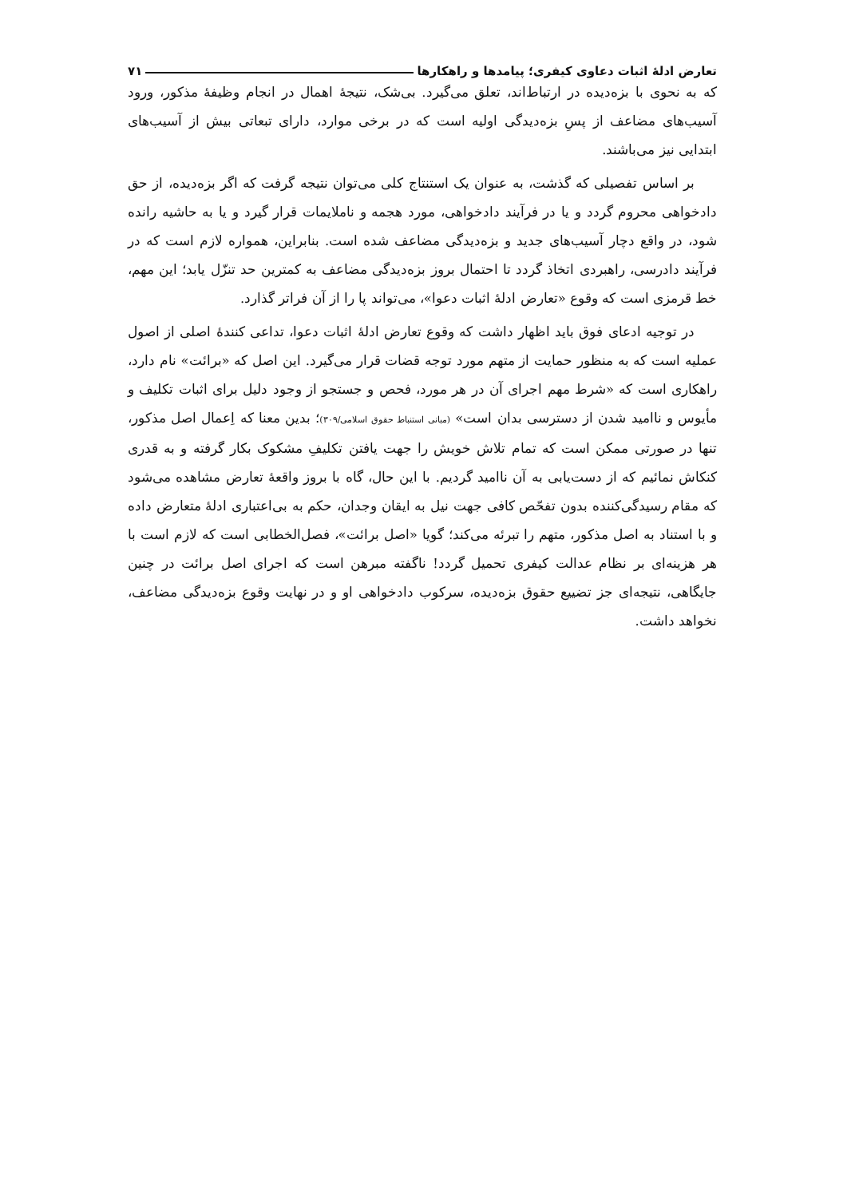تعارض ادلهٔ اثبات دعاوی کیفری؛ پیامدها و راهکارها ۷۱
که به نحوی با بزه‌دیده در ارتباط‌اند، تعلق می‌گیرد. بی‌شک، نتیجهٔ اهمال در انجام وظیفهٔ مذکور، ورود آسیب‌های مضاعف از پسِ بزه‌دیدگی اولیه است که در برخی موارد، دارای تبعاتی بیش از آسیب‌های ابتدایی نیز می‌باشند.
بر اساس تفصیلی که گذشت، به عنوان یک استنتاج کلی می‌توان نتیجه گرفت که اگر بزه‌دیده، از حق دادخواهی محروم گردد و یا در فرآیند دادخواهی، مورد هجمه و ناملایمات قرار گیرد و یا به حاشیه رانده شود، در واقع دچار آسیب‌های جدید و بزه‌دیدگی مضاعف شده است. بنابراین، همواره لازم است که در فرآیند دادرسی، راهبردی اتخاذ گردد تا احتمال بروز بزه‌دیدگی مضاعف به کمترین حد تنزّل یابد؛ این مهم، خط قرمزی است که وقوع «تعارض ادلهٔ اثبات دعوا»، می‌تواند پا را از آن فراتر گذارد.
در توجیه ادعای فوق باید اظهار داشت که وقوع تعارض ادلهٔ اثبات دعوا، تداعی کنندهٔ اصلی از اصول عملیه است که به منظور حمایت از متهم مورد توجه قضات قرار می‌گیرد. این اصل که «برائت» نام دارد، راهکاری است که «شرط مهم اجرای آن در هر مورد، فحص و جستجو از وجود دلیل برای اثبات تکلیف و مأیوس و ناامید شدن از دسترسی بدان است» (مبانی استنباط حقوق اسلامی/۳۰۹)؛ بدین معنا که اِعمال اصل مذکور، تنها در صورتی ممکن است که تمام تلاش خویش را جهت یافتن تکلیفِ مشکوک بکار گرفته و به قدری کنکاش نمائیم که از دست‌یابی به آن ناامید گردیم. با این حال، گاه با بروز واقعهٔ تعارض مشاهده می‌شود که مقام رسیدگی‌کننده بدون تفحّص کافی جهت نیل به ایقان وجدان، حکم به بی‌اعتباری ادلهٔ متعارض داده و با استناد به اصل مذکور، متهم را تبرئه می‌کند؛ گویا «اصل برائت»، فصل‌الخطابی است که لازم است با هر هزینه‌ای بر نظام عدالت کیفری تحمیل گردد! ناگفته مبرهن است که اجرای اصل برائت در چنین جایگاهی، نتیجه‌ای جز تضییع حقوق بزه‌دیده، سرکوب دادخواهی او و در نهایت وقوع بزه‌دیدگی مضاعف، نخواهد داشت.